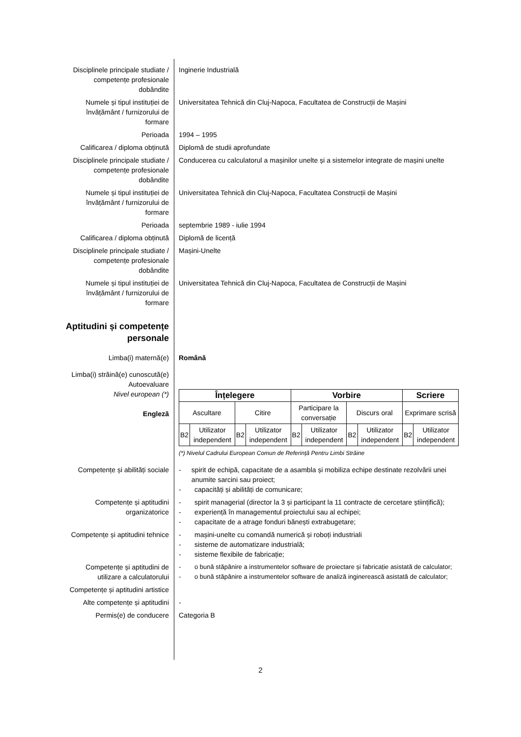Disciplinele principale studiate / competențe profesionale dobândite
Inginerie Industrială
Numele și tipul instituției de învățământ / furnizorului de formare
Universitatea Tehnică din Cluj-Napoca, Facultatea de Construcții de Mașini
Perioada 1994 – 1995
Calificarea / diploma obținută
Diplomă de studii aprofundate
Disciplinele principale studiate / competențe profesionale dobândite
Conducerea cu calculatorul a mașinilor unelte și a sistemelor integrate de mașini unelte
Numele și tipul instituției de învățământ / furnizorului de formare
Universitatea Tehnică din Cluj-Napoca, Facultatea Construcții de Mașini
Perioada septembrie 1989 - iulie 1994
Calificarea / diploma obținută
Diplomă de licență
Disciplinele principale studiate / competențe profesionale dobândite
Mașini-Unelte
Numele și tipul instituției de învățământ / furnizorului de formare
Universitatea Tehnică din Cluj-Napoca, Facultatea de Construcții de Mașini
Aptitudini și competențe personale
Limba(i) maternă(e) Română
Limba(i) străină(e) cunoscută(e)
Autoevaluare
Nivel european (*)
Engleză
| Înțelegere | | | | Vorbire | | | | Scriere | |
| --- | --- | --- | --- | --- | --- | --- | --- | --- | --- |
| Ascultare | | Citire | | Participare la conversație | | Discurs oral | | Exprimare scrisă | |
| B2 | Utilizator independent | B2 | Utilizator independent | B2 | Utilizator independent | B2 | Utilizator independent | B2 | Utilizator independent |
(*) Nivelul Cadrului European Comun de Referință Pentru Limbi Străine
Competențe și abilități sociale
- spirit de echipă, capacitate de a asambla și mobiliza echipe destinate rezolvării unei anumite sarcini sau proiect;
- capacități și abilități de comunicare;
Competențe și aptitudini organizatorice
- spirit managerial (director la 3 și participant la 11 contracte de cercetare științifică);
- experiență în managementul proiectului sau al echipei;
- capacitate de a atrage fonduri bănești extrabugetare;
Competențe și aptitudini tehnice
- mașini-unelte cu comandă numerică și roboți industriali
- sisteme de automatizare industrială;
- sisteme flexibile de fabricație;
Competențe și aptitudini de utilizare a calculatorului
- o bună stăpânire a instrumentelor software de proiectare și fabricație asistată de calculator;
- o bună stăpânire a instrumentelor software de analiză inginerească asistată de calculator;
Competențe și aptitudini artistice
Alte competențe și aptitudini
-
Permis(e) de conducere Categoria B
2